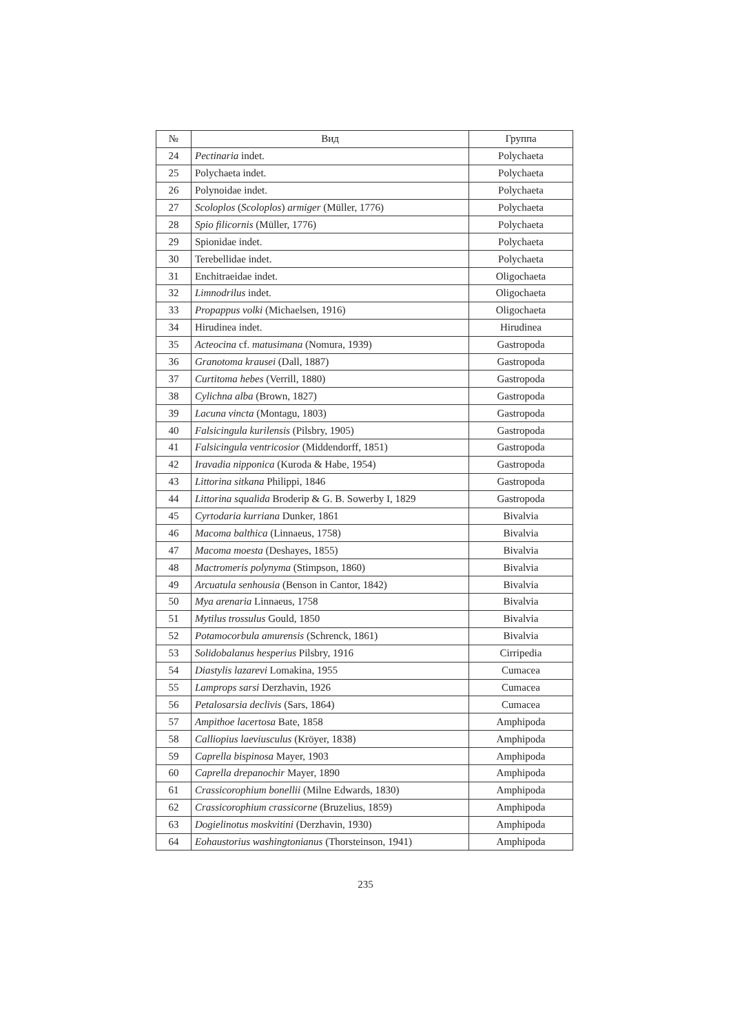| № | Вид | Группа |
| --- | --- | --- |
| 24 | Pectinaria indet. | Polychaeta |
| 25 | Polychaeta indet. | Polychaeta |
| 26 | Polynoidae indet. | Polychaeta |
| 27 | Scoloplos ( Scoloplos ) armiger (Müller, 1776) | Polychaeta |
| 28 | Spio filicornis (Müller, 1776) | Polychaeta |
| 29 | Spionidae indet. | Polychaeta |
| 30 | Terebellidae indet. | Polychaeta |
| 31 | Enchitraeidae indet. | Oligochaeta |
| 32 | Limnodrilus indet. | Oligochaeta |
| 33 | Propappus volki (Michaelsen, 1916) | Oligochaeta |
| 34 | Hirudinea indet. | Hirudinea |
| 35 | Acteocina cf. matusimana (Nomura, 1939) | Gastropoda |
| 36 | Granotoma krausei (Dall, 1887) | Gastropoda |
| 37 | Curtitoma hebes (Verrill, 1880) | Gastropoda |
| 38 | Cylichna alba (Brown, 1827) | Gastropoda |
| 39 | Lacuna vincta (Montagu, 1803) | Gastropoda |
| 40 | Falsicingula kurilensis (Pilsbry, 1905) | Gastropoda |
| 41 | Falsicingula ventricosior (Middendorff, 1851) | Gastropoda |
| 42 | Iravadia nipponica (Kuroda & Habe, 1954) | Gastropoda |
| 43 | Littorina sitkana Philippi, 1846 | Gastropoda |
| 44 | Littorina squalida Broderip & G. B. Sowerby I, 1829 | Gastropoda |
| 45 | Cyrtodaria kurriana Dunker, 1861 | Bivalvia |
| 46 | Macoma balthica (Linnaeus, 1758) | Bivalvia |
| 47 | Macoma moesta (Deshayes, 1855) | Bivalvia |
| 48 | Mactromeris polynyma (Stimpson, 1860) | Bivalvia |
| 49 | Arcuatula senhousia (Benson in Cantor, 1842) | Bivalvia |
| 50 | Mya arenaria Linnaeus, 1758 | Bivalvia |
| 51 | Mytilus trossulus Gould, 1850 | Bivalvia |
| 52 | Potamocorbula amurensis (Schrenck, 1861) | Bivalvia |
| 53 | Solidobalanus hesperius Pilsbry, 1916 | Cirripedia |
| 54 | Diastylis lazarevi Lomakina, 1955 | Cumacea |
| 55 | Lamprops sarsi Derzhavin, 1926 | Cumacea |
| 56 | Petalosarsia declivis (Sars, 1864) | Cumacea |
| 57 | Ampithoe lacertosa Bate, 1858 | Amphipoda |
| 58 | Calliopius laeviusculus (Kröyer, 1838) | Amphipoda |
| 59 | Caprella bispinosa Mayer, 1903 | Amphipoda |
| 60 | Caprella drepanochir Mayer, 1890 | Amphipoda |
| 61 | Crassicorophium bonellii (Milne Edwards, 1830) | Amphipoda |
| 62 | Crassicorophium crassicorne (Bruzelius, 1859) | Amphipoda |
| 63 | Dogielinotus moskvitini (Derzhavin, 1930) | Amphipoda |
| 64 | Eohaustorius washingtonianus (Thorsteinson, 1941) | Amphipoda |
235